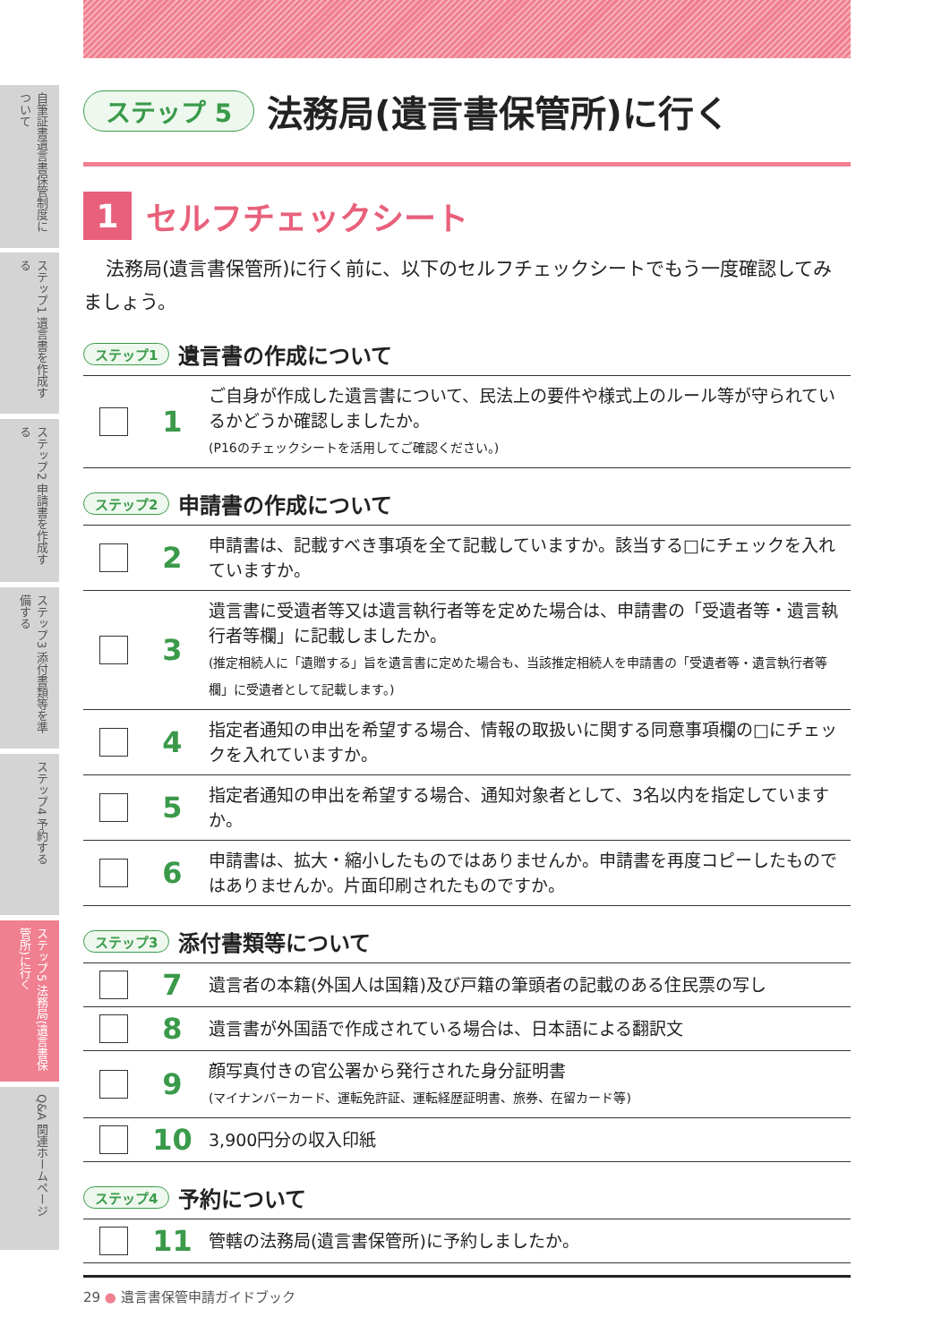自筆証書遺言書保管制度について
ステップ1 遺言書を作成する
ステップ2 申請書を作成する
ステップ3 添付書類等を準備する
ステップ4 予約する
ステップ5 法務局(遺言書保管所)に行く
Q&A 関連ホームページ
ステップ 5 法務局(遺言書保管所)に行く
1 セルフチェックシート
法務局(遺言書保管所)に行く前に、以下のセルフチェックシートでもう一度確認してみましょう。
ステップ1 遺言書の作成について
| | 1 | ご自身が作成した遺言書について、民法上の要件や様式上のルール等が守られているかどうか確認しましたか。 (P16のチェックシートを活用してご確認ください。) |
ステップ2 申請書の作成について
| | 2 | 申請書は、記載すべき事項を全て記載していますか。該当する□にチェックを入れていますか。 |
| | 3 | 遺言書に受遺者等又は遺言執行者等を定めた場合は、申請書の「受遺者等・遺言執行者等欄」に記載しましたか。 (推定相続人に「遺贈する」旨を遺言書に定めた場合も、当該推定相続人を申請書の「受遺者等・遺言執行者等欄」に受遺者として記載します。) |
| | 4 | 指定者通知の申出を希望する場合、情報の取扱いに関する同意事項欄の□にチェックを入れていますか。 |
| | 5 | 指定者通知の申出を希望する場合、通知対象者として、3名以内を指定していますか。 |
| | 6 | 申請書は、拡大・縮小したものではありませんか。申請書を再度コピーしたものではありませんか。片面印刷されたものですか。 |
ステップ3 添付書類等について
| | 7 | 遺言者の本籍(外国人は国籍)及び戸籍の筆頭者の記載のある住民票の写し |
| | 8 | 遺言書が外国語で作成されている場合は、日本語による翻訳文 |
| | 9 | 顔写真付きの官公署から発行された身分証明書 (マイナンバーカード、運転免許証、運転経歴証明書、旅券、在留カード等) |
| | 10 | 3,900円分の収入印紙 |
ステップ4 予約について
| | 11 | 管轄の法務局(遺言書保管所)に予約しましたか。 |
29 ● 遺言書保管申請ガイドブック